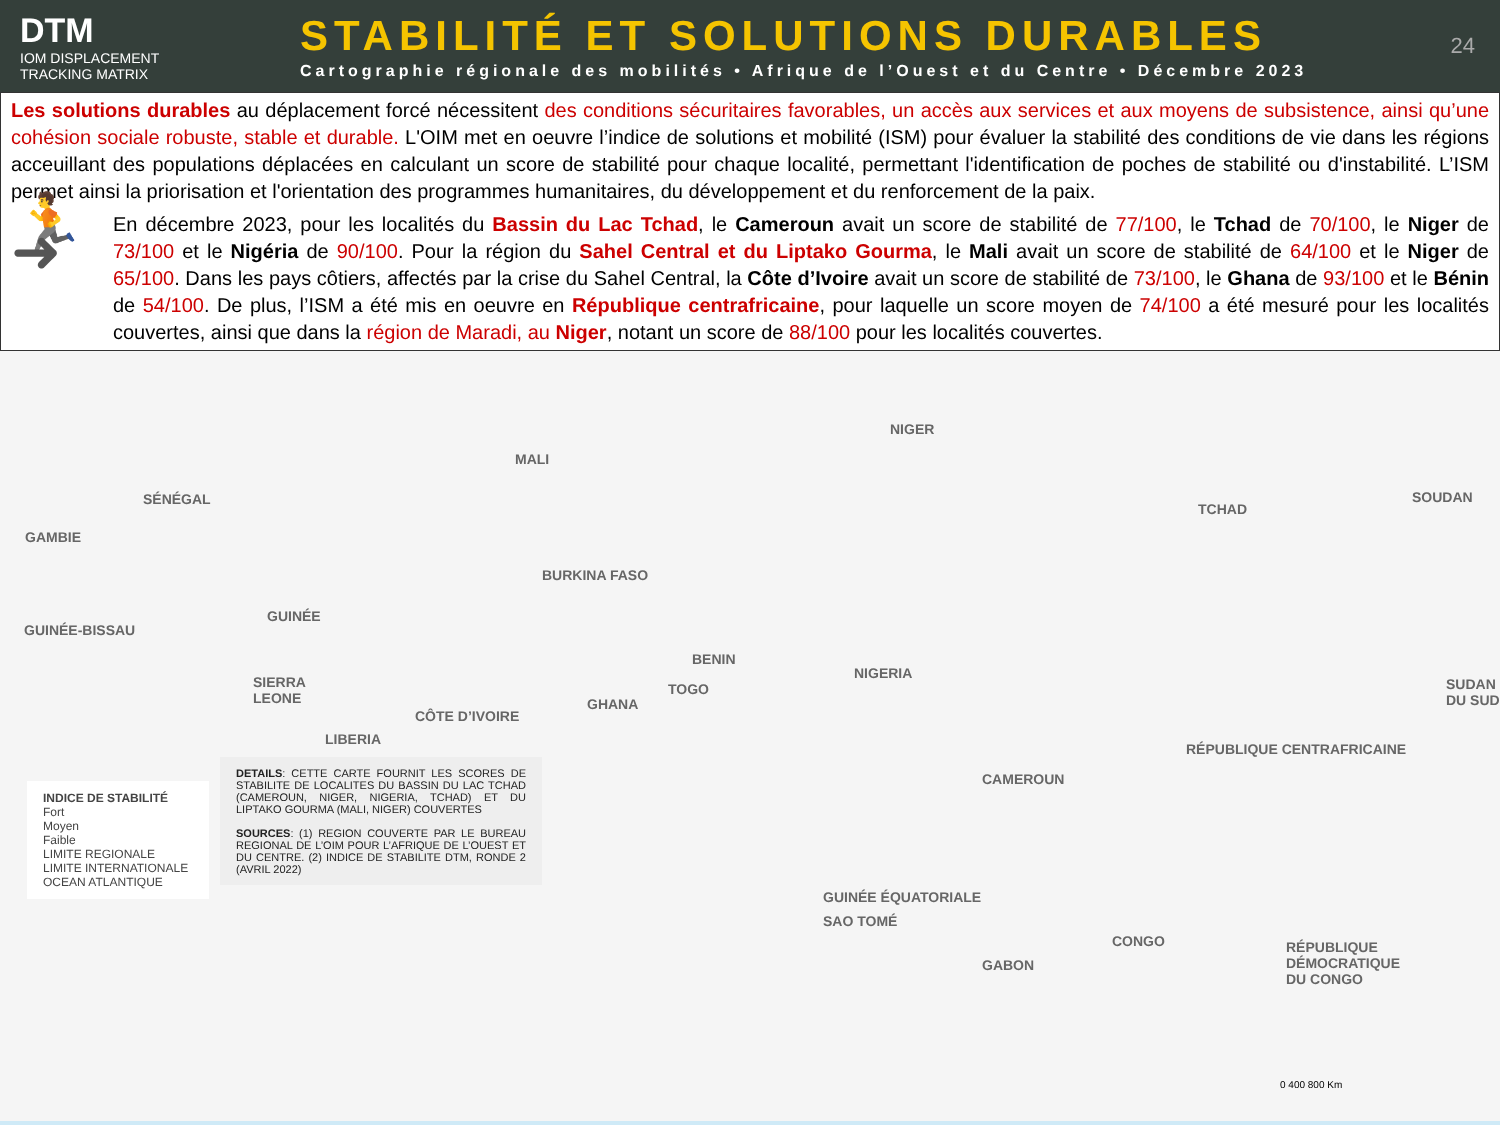DTM
IOM DISPLACEMENT
TRACKING MATRIX
STABILITÉ ET SOLUTIONS DURABLES
Cartographie régionale des mobilités • Afrique de l’Ouest et du Centre • Décembre 2023
24
Les solutions durables au déplacement forcé nécessitent des conditions sécuritaires favorables, un accès aux services et aux moyens de subsistence, ainsi qu’une cohésion sociale robuste, stable et durable. L'OIM met en oeuvre l’indice de solutions et mobilité (ISM) pour évaluer la stabilité des conditions de vie dans les régions acceuillant des populations déplacées en calculant un score de stabilité pour chaque localité, permettant l'identification de poches de stabilité ou d'instabilité. L’ISM permet ainsi la priorisation et l'orientation des programmes humanitaires, du développement et du renforcement de la paix.
🏃➜
En décembre 2023, pour les localités du Bassin du Lac Tchad, le Cameroun avait un score de stabilité de 77/100, le Tchad de 70/100, le Niger de 73/100 et le Nigéria de 90/100. Pour la région du Sahel Central et du Liptako Gourma, le Mali avait un score de stabilité de 64/100 et le Niger de 65/100. Dans les pays côtiers, affectés par la crise du Sahel Central, la Côte d’Ivoire avait un score de stabilité de 73/100, le Ghana de 93/100 et le Bénin de 54/100. De plus, l’ISM a été mis en oeuvre en République centrafricaine, pour laquelle un score moyen de 74/100 a été mesuré pour les localités couvertes, ainsi que dans la région de Maradi, au Niger, notant un score de 88/100 pour les localités couvertes.
NIGER
MALI
SÉNÉGAL
GAMBIE
TCHAD
SOUDAN
BURKINA FASO
GUINÉE
GUINÉE-BISSAU
SIERRA
LEONE
BENIN
NIGERIA
GHANA
TOGO
CÔTE D’IVOIRE
LIBERIA
SUDAN
DU SUD
RÉPUBLIQUE CENTRAFRICAINE
CAMEROUN
GUINÉE ÉQUATORIALE
SAO TOMÉ
CONGO
GABON
RÉPUBLIQUE
DÉMOCRATIQUE
DU CONGO
INDICE DE STABILITÉ
Fort
Moyen
Faible
LIMITE REGIONALE
LIMITE INTERNATIONALE
OCEAN ATLANTIQUE
DETAILS: CETTE CARTE FOURNIT LES SCORES DE STABILITE DE LOCALITES DU BASSIN DU LAC TCHAD (CAMEROUN, NIGER, NIGERIA, TCHAD) ET DU LIPTAKO GOURMA (MALI, NIGER) COUVERTES
SOURCES: (1) REGION COUVERTE PAR LE BUREAU REGIONAL DE L’OIM POUR L’AFRIQUE DE L’OUEST ET DU CENTRE. (2) INDICE DE STABILITE DTM, RONDE 2 (AVRIL 2022)
0 400 800 Km